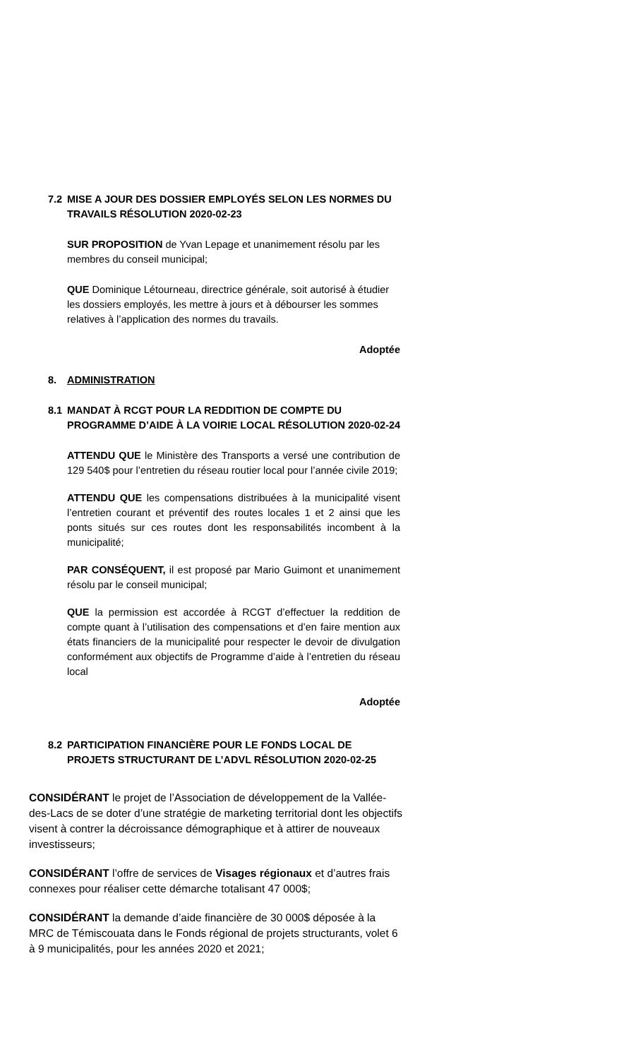7.2 MISE A JOUR DES DOSSIER EMPLOYÉS SELON LES NORMES DU TRAVAILS RÉSOLUTION 2020-02-23
SUR PROPOSITION de Yvan Lepage et unanimement résolu par les membres du conseil municipal;
QUE Dominique Létourneau, directrice générale, soit autorisé à étudier les dossiers employés, les mettre à jours et à débourser les sommes relatives à l’application des normes du travails.
Adoptée
8. ADMINISTRATION
8.1 MANDAT À RCGT POUR LA REDDITION DE COMPTE DU PROGRAMME D’AIDE À LA VOIRIE LOCAL RÉSOLUTION 2020-02-24
ATTENDU QUE le Ministère des Transports a versé une contribution de 129 540$ pour l’entretien du réseau routier local pour l’année civile 2019;
ATTENDU QUE les compensations distribuées à la municipalité visent l’entretien courant et préventif des routes locales 1 et 2 ainsi que les ponts situés sur ces routes dont les responsabilités incombent à la municipalité;
PAR CONSÉQUENT, il est proposé par Mario Guimont et unanimement résolu par le conseil municipal;
QUE la permission est accordée à RCGT d’effectuer la reddition de compte quant à l’utilisation des compensations et d’en faire mention aux états financiers de la municipalité pour respecter le devoir de divulgation conformément aux objectifs de Programme d’aide à l’entretien du réseau local
Adoptée
8.2 PARTICIPATION FINANCIÈRE POUR LE FONDS LOCAL DE PROJETS STRUCTURANT DE L’ADVL RÉSOLUTION 2020-02-25
CONSIDÉRANT le projet de l’Association de développement de la Vallée-des-Lacs de se doter d’une stratégie de marketing territorial dont les objectifs visent à contrer la décroissance démographique et à attirer de nouveaux investisseurs;
CONSIDÉRANT l’offre de services de Visages régionaux et d’autres frais connexes pour réaliser cette démarche totalisant 47 000$;
CONSIDÉRANT la demande d’aide financière de 30 000$ déposée à la MRC de Témiscouata dans le Fonds régional de projets structurants, volet 6 à 9 municipalités, pour les années 2020 et 2021;